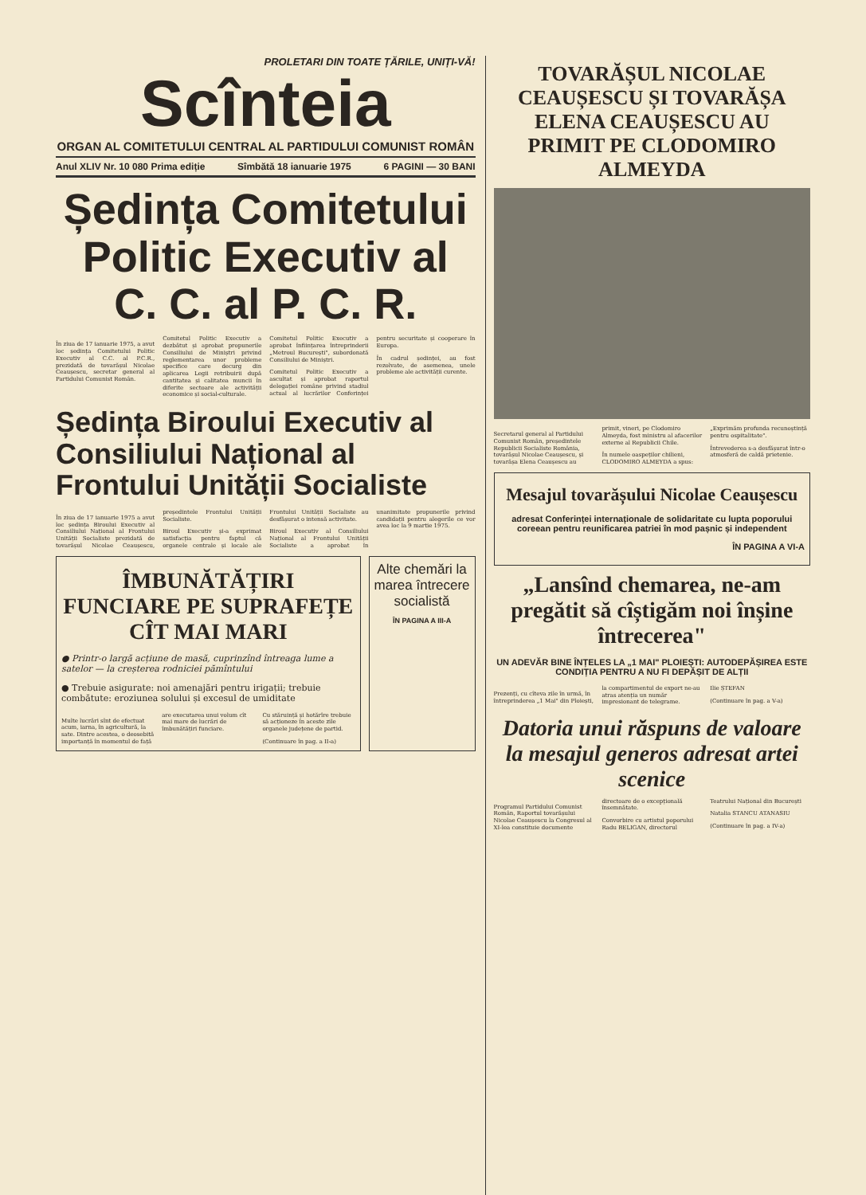PROLETARI DIN TOATE ȚĂRILE, UNIȚI-VĂ!
Scînteia
ORGAN AL COMITETULUI CENTRAL AL PARTIDULUI COMUNIST ROMÂN
Anul XLIV Nr. 10 080 Prima ediție Sîmbătă 18 ianuarie 1975 6 PAGINI — 30 BANI
Ședința Comitetului Politic Executiv al C. C. al P. C. R.
În ziua de 17 ianuarie 1975, a avut loc ședința Comitetului Politic Executiv al C.C. al P.C.R., prezidată de tovarășul Nicolae Ceaușescu, secretar general al Partidului Comunist Român.
Comitetul Politic Executiv a dezbătut și aprobat propunerile Consiliului de Miniștri privind reglementarea unor probleme specifice care decurg din aplicarea Legii retribuirii după cantitatea și calitatea muncii în diferite sectoare ale activității economice și social-culturale.
Comitetul Politic Executiv a aprobat înființarea întreprinderii „Metroul București", subordonată Consiliului de Miniștri.
Comitetul Politic Executiv a ascultat și aprobat raportul delegației române privind stadiul actual al lucrărilor Conferinței pentru securitate și cooperare în Europa.
În cadrul ședinței, au fost rezolvate, de asemenea, unele probleme ale activității curente.
Ședința Biroului Executiv al Consiliului Național al Frontului Unității Socialiste
În ziua de 17 ianuarie 1975 a avut loc ședința Biroului Executiv al Consiliului Național al Frontului Unității Socialiste prezidată de tovarășul Nicolae Ceaușescu, președintele Frontului Unității Socialiste.
Biroul Executiv și-a exprimat satisfacția pentru faptul că organele centrale și locale ale Frontului Unității Socialiste au desfășurat o intensă activitate.
Biroul Executiv al Consiliului Național al Frontului Unității Socialiste a aprobat în unanimitate propunerile privind candidații pentru alegerile ce vor avea loc la 9 martie 1975.
ÎMBUNĂTĂȚIRI FUNCIARE PE SUPRAFEȚE CÎT MAI MARI
● Printr-o largă acțiune de masă, cuprinzînd întreaga lume a satelor — la creșterea rodniciei pămîntului
● Trebuie asigurate: noi amenajări pentru irigații; trebuie combătute: eroziunea solului și excesul de umiditate
Multe lucrări sînt de efectuat acum, iarna, în agricultură, la sate. Dintre acestea, o deosebită importanță în momentul de față are executarea unui volum cît mai mare de lucrări de îmbunătățiri funciare.
Cu stăruință și hotărîre trebuie să acționeze în aceste zile organele județene de partid.
(Continuare în pag. a II-a)
Alte chemări la marea întrecere socialistă
ÎN PAGINA A III-A
TOVARĂȘUL NICOLAE CEAUȘESCU ȘI TOVARĂȘA ELENA CEAUȘESCU AU PRIMIT PE CLODOMIRO ALMEYDA
Secretarul general al Partidului Comunist Român, președintele Republicii Socialiste România, tovarășul Nicolae Ceaușescu, și tovarășa Elena Ceaușescu au primit, vineri, pe Clodomiro Almeyda, fost ministru al afacerilor externe al Republicii Chile.
În numele oaspeților chilieni, CLODOMIRO ALMEYDA a spus: „Exprimăm profunda recunoștință pentru ospitalitate".
Întrevederea s-a desfășurat într-o atmosferă de caldă prietenie.
Mesajul tovarășului Nicolae Ceaușescu
adresat Conferinței internaționale de solidaritate cu lupta poporului coreean pentru reunificarea patriei în mod pașnic și independent
ÎN PAGINA A VI-A
„Lansînd chemarea, ne-am pregătit să cîștigăm noi înșine întrecerea"
UN ADEVĂR BINE ÎNȚELES LA „1 MAI" PLOIEȘTI: AUTODEPĂȘIREA ESTE CONDIȚIA PENTRU A NU FI DEPĂȘIT DE ALȚII
Prezenți, cu cîteva zile în urmă, în întreprinderea „1 Mai" din Ploiești, la compartimentul de export ne-au atras atenția un număr impresionant de telegrame.
Ilie ȘTEFAN
(Continuare în pag. a V-a)
Datoria unui răspuns de valoare la mesajul generos adresat artei scenice
Programul Partidului Comunist Român, Raportul tovarășului Nicolae Ceaușescu la Congresul al XI-lea constituie documente directoare de o excepțională însemnătate.
Convorbire cu artistul poporului Radu BELIGAN, directorul Teatrului Național din București
Natalia STANCU ATANASIU
(Continuare în pag. a IV-a)